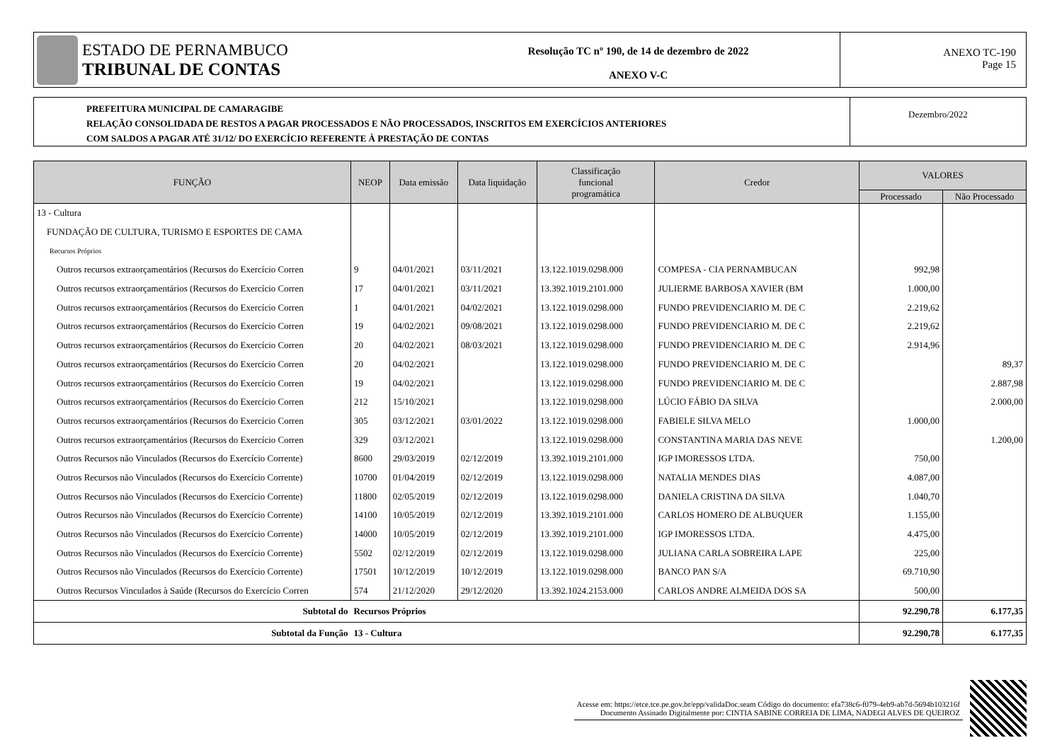ESTADO DE PERNAMBUCO
TRIBUNAL DE CONTAS
Resolução TC nº 190, de 14 de dezembro de 2022
ANEXO V-C
ANEXO TC-190
Page 15
PREFEITURA MUNICIPAL DE CAMARAGIBE
RELAÇÃO CONSOLIDADA DE RESTOS A PAGAR PROCESSADOS E NÃO PROCESSADOS, INSCRITOS EM EXERCÍCIOS ANTERIORES
COM SALDOS A PAGAR ATÉ 31/12/ DO EXERCÍCIO REFERENTE À PRESTAÇÃO DE CONTAS
Dezembro/2022
| FUNÇÃO | NEOP | Data emissão | Data liquidação | Classificação funcional programática | Credor | VALORES | |
| --- | --- | --- | --- | --- | --- | --- | --- |
| | | | | | | Processado | Não Processado |
| 13 - Cultura | | | | | | | |
| FUNDAÇÃO DE CULTURA, TURISMO E ESPORTES DE CAMA | | | | | | | |
| Recursos Próprios | | | | | | | |
| Outros recursos extraorçamentários (Recursos do Exercício Corren | 9 | 04/01/2021 | 03/11/2021 | 13.122.1019.0298.000 | COMPESA - CIA PERNAMBUCAN | 992,98 | |
| Outros recursos extraorçamentários (Recursos do Exercício Corren | 17 | 04/01/2021 | 03/11/2021 | 13.392.1019.2101.000 | JULIERME BARBOSA XAVIER (BM | 1.000,00 | |
| Outros recursos extraorçamentários (Recursos do Exercício Corren | 1 | 04/01/2021 | 04/02/2021 | 13.122.1019.0298.000 | FUNDO PREVIDENCIARIO M. DE C | 2.219,62 | |
| Outros recursos extraorçamentários (Recursos do Exercício Corren | 19 | 04/02/2021 | 09/08/2021 | 13.122.1019.0298.000 | FUNDO PREVIDENCIARIO M. DE C | 2.219,62 | |
| Outros recursos extraorçamentários (Recursos do Exercício Corren | 20 | 04/02/2021 | 08/03/2021 | 13.122.1019.0298.000 | FUNDO PREVIDENCIARIO M. DE C | 2.914,96 | |
| Outros recursos extraorçamentários (Recursos do Exercício Corren | 20 | 04/02/2021 | | 13.122.1019.0298.000 | FUNDO PREVIDENCIARIO M. DE C | | 89,37 |
| Outros recursos extraorçamentários (Recursos do Exercício Corren | 19 | 04/02/2021 | | 13.122.1019.0298.000 | FUNDO PREVIDENCIARIO M. DE C | | 2.887,98 |
| Outros recursos extraorçamentários (Recursos do Exercício Corren | 212 | 15/10/2021 | | 13.122.1019.0298.000 | LÚCIO FÁBIO DA SILVA | | 2.000,00 |
| Outros recursos extraorçamentários (Recursos do Exercício Corren | 305 | 03/12/2021 | 03/01/2022 | 13.122.1019.0298.000 | FABIELE SILVA MELO | 1.000,00 | |
| Outros recursos extraorçamentários (Recursos do Exercício Corren | 329 | 03/12/2021 | | 13.122.1019.0298.000 | CONSTANTINA MARIA DAS NEVE | | 1.200,00 |
| Outros Recursos não Vinculados (Recursos do Exercício Corrente) | 8600 | 29/03/2019 | 02/12/2019 | 13.392.1019.2101.000 | IGP IMORESSOS LTDA. | 750,00 | |
| Outros Recursos não Vinculados (Recursos do Exercício Corrente) | 10700 | 01/04/2019 | 02/12/2019 | 13.122.1019.0298.000 | NATALIA MENDES DIAS | 4.087,00 | |
| Outros Recursos não Vinculados (Recursos do Exercício Corrente) | 11800 | 02/05/2019 | 02/12/2019 | 13.122.1019.0298.000 | DANIELA CRISTINA DA SILVA | 1.040,70 | |
| Outros Recursos não Vinculados (Recursos do Exercício Corrente) | 14100 | 10/05/2019 | 02/12/2019 | 13.392.1019.2101.000 | CARLOS HOMERO DE ALBUQUER | 1.155,00 | |
| Outros Recursos não Vinculados (Recursos do Exercício Corrente) | 14000 | 10/05/2019 | 02/12/2019 | 13.392.1019.2101.000 | IGP IMORESSOS LTDA. | 4.475,00 | |
| Outros Recursos não Vinculados (Recursos do Exercício Corrente) | 5502 | 02/12/2019 | 02/12/2019 | 13.122.1019.0298.000 | JULIANA CARLA SOBREIRA LAPE | 225,00 | |
| Outros Recursos não Vinculados (Recursos do Exercício Corrente) | 17501 | 10/12/2019 | 10/12/2019 | 13.122.1019.0298.000 | BANCO PAN S/A | 69.710,90 | |
| Outros Recursos Vinculados à Saúde (Recursos do Exercício Corren | 574 | 21/12/2020 | 29/12/2020 | 13.392.1024.2153.000 | CARLOS ANDRE ALMEIDA DOS SA | 500,00 | |
| Subtotal do | Recursos Próprios | | | | | 92.290,78 | 6.177,35 |
| Subtotal da Função | 13 - Cultura | | | | | 92.290,78 | 6.177,35 |
Acesse em: https://etce.tce.pe.gov.br/epp/validaDoc.seam Código do documento: efa738c6-f079-4eb9-ab7d-5694b103216f
Documento Assinado Digitalmente por: CINTIA SABINE CORREIA DE LIMA, NADEGI ALVES DE QUEIROZ